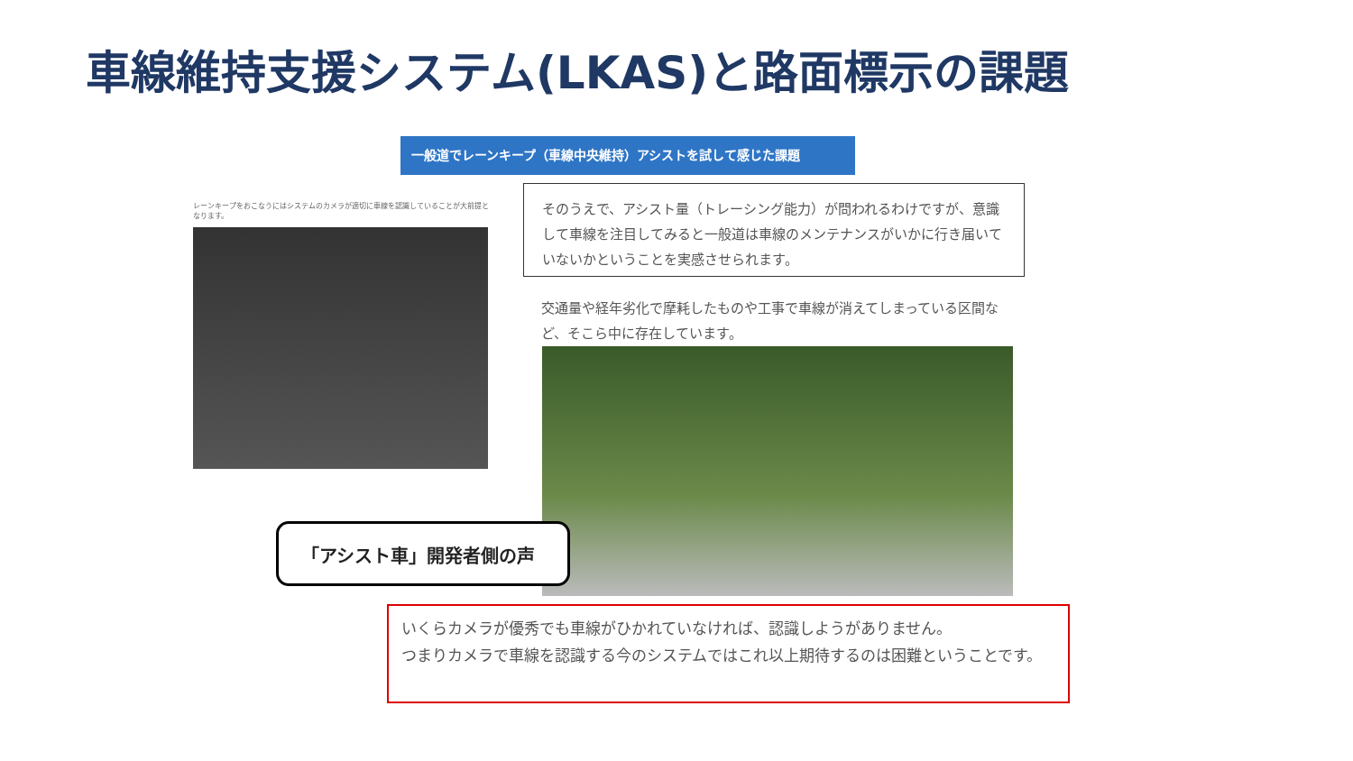車線維持支援システム(LKAS)と路面標示の課題
一般道でレーンキープ（車線中央維持）アシストを試して感じた課題
レーンキープをおこなうにはシステムのカメラが適切に車線を認識していることが大前提となります。
そのうえで、アシスト量（トレーシング能力）が問われるわけですが、意識して車線を注目してみると一般道は車線のメンテナンスがいかに行き届いていないかということを実感させられます。
交通量や経年劣化で摩耗したものや工事で車線が消えてしまっている区間など、そこら中に存在しています。
「アシスト車」開発者側の声
いくらカメラが優秀でも車線がひかれていなければ、認識しようがありません。
つまりカメラで車線を認識する今のシステムではこれ以上期待するのは困難ということです。